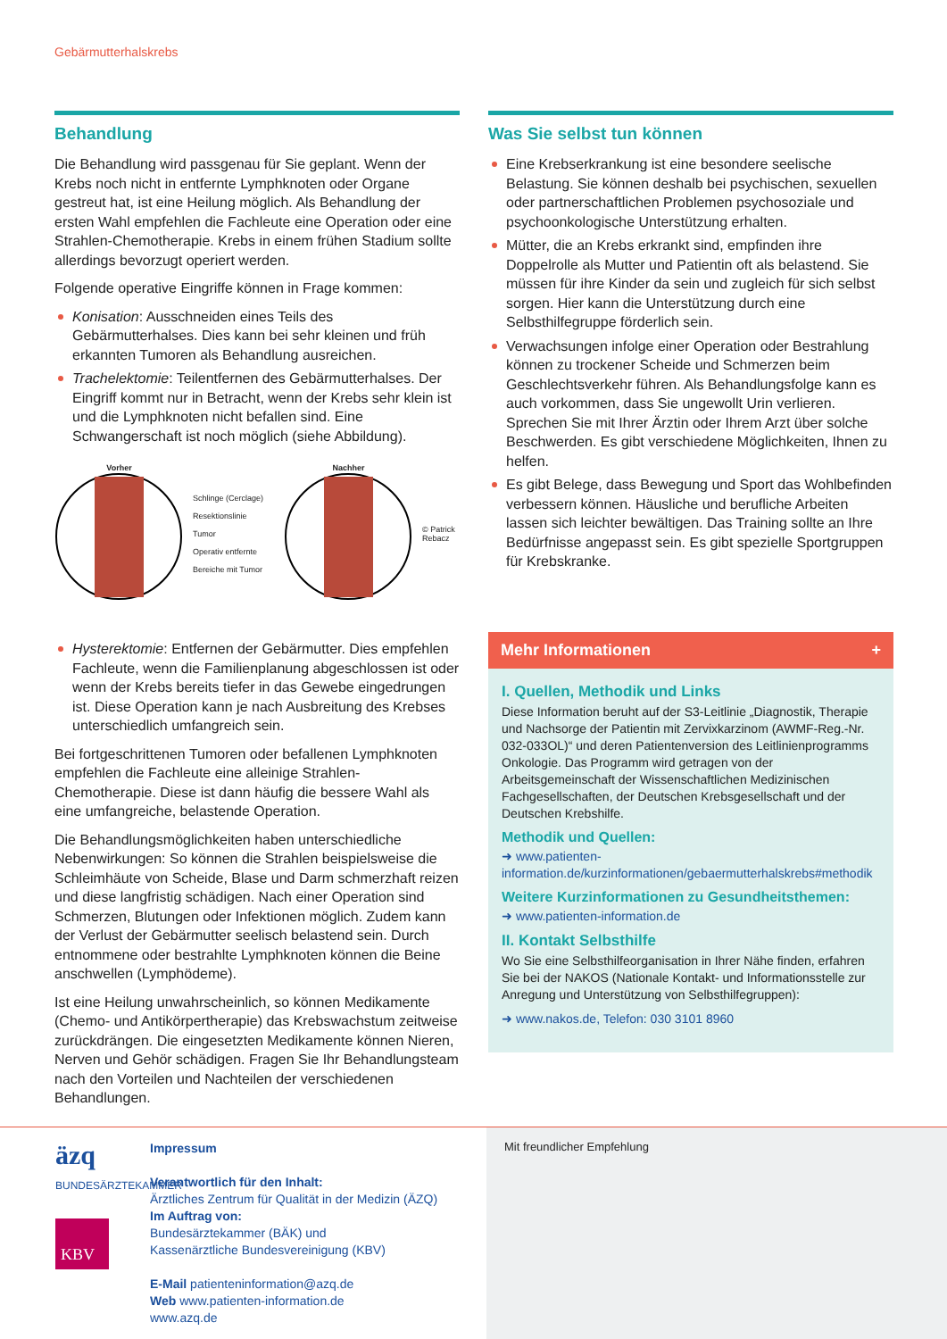Gebärmutterhalskrebs
Behandlung
Die Behandlung wird passgenau für Sie geplant. Wenn der Krebs noch nicht in entfernte Lymphknoten oder Organe gestreut hat, ist eine Heilung möglich. Als Behandlung der ersten Wahl empfehlen die Fachleute eine Operation oder eine Strahlen-Chemotherapie. Krebs in einem frühen Stadium sollte allerdings bevorzugt operiert werden.
Folgende operative Eingriffe können in Frage kommen:
Konisation: Ausschneiden eines Teils des Gebärmutterhalses. Dies kann bei sehr kleinen und früh erkannten Tumoren als Behandlung ausreichen.
Trachelektomie: Teilentfernen des Gebärmutterhalses. Der Eingriff kommt nur in Betracht, wenn der Krebs sehr klein ist und die Lymphknoten nicht befallen sind. Eine Schwangerschaft ist noch möglich (siehe Abbildung).
Vorher
Schlinge (Cerclage)
Resektionslinie
Tumor
Operativ entfernte Bereiche mit Tumor
Nachher © Patrick Rebacz
Hysterektomie: Entfernen der Gebärmutter. Dies empfehlen Fachleute, wenn die Familienplanung abgeschlossen ist oder wenn der Krebs bereits tiefer in das Gewebe eingedrungen ist. Diese Operation kann je nach Ausbreitung des Krebses unterschiedlich umfangreich sein.
Bei fortgeschrittenen Tumoren oder befallenen Lymphknoten empfehlen die Fachleute eine alleinige Strahlen-Chemotherapie. Diese ist dann häufig die bessere Wahl als eine umfangreiche, belastende Operation.
Die Behandlungsmöglichkeiten haben unterschiedliche Nebenwirkungen: So können die Strahlen beispielsweise die Schleimhäute von Scheide, Blase und Darm schmerzhaft reizen und diese langfristig schädigen. Nach einer Operation sind Schmerzen, Blutungen oder Infektionen möglich. Zudem kann der Verlust der Gebärmutter seelisch belastend sein. Durch entnommene oder bestrahlte Lymphknoten können die Beine anschwellen (Lymphödeme).
Ist eine Heilung unwahrscheinlich, so können Medikamente (Chemo- und Antikörpertherapie) das Krebswachstum zeitweise zurückdrängen. Die eingesetzten Medikamente können Nieren, Nerven und Gehör schädigen. Fragen Sie Ihr Behandlungsteam nach den Vorteilen und Nachteilen der verschiedenen Behandlungen.
Was Sie selbst tun können
Eine Krebserkrankung ist eine besondere seelische Belastung. Sie können deshalb bei psychischen, sexuellen oder partnerschaftlichen Problemen psychosoziale und psychoonkologische Unterstützung erhalten.
Mütter, die an Krebs erkrankt sind, empfinden ihre Doppelrolle als Mutter und Patientin oft als belastend. Sie müssen für ihre Kinder da sein und zugleich für sich selbst sorgen. Hier kann die Unterstützung durch eine Selbsthilfegruppe förderlich sein.
Verwachsungen infolge einer Operation oder Bestrahlung können zu trockener Scheide und Schmerzen beim Geschlechtsverkehr führen. Als Behandlungsfolge kann es auch vorkommen, dass Sie ungewollt Urin verlieren. Sprechen Sie mit Ihrer Ärztin oder Ihrem Arzt über solche Beschwerden. Es gibt verschiedene Möglichkeiten, Ihnen zu helfen.
Es gibt Belege, dass Bewegung und Sport das Wohlbefinden verbessern können. Häusliche und berufliche Arbeiten lassen sich leichter bewältigen. Das Training sollte an Ihre Bedürfnisse angepasst sein. Es gibt spezielle Sportgruppen für Krebskranke.
Mehr Informationen +
I. Quellen, Methodik und Links
Diese Information beruht auf der S3-Leitlinie „Diagnostik, Therapie und Nachsorge der Patientin mit Zervixkarzinom (AWMF-Reg.-Nr. 032-033OL)“ und deren Patientenversion des Leitlinienprogramms Onkologie. Das Programm wird getragen von der Arbeitsgemeinschaft der Wissenschaftlichen Medizinischen Fachgesellschaften, der Deutschen Krebsgesellschaft und der Deutschen Krebshilfe.
Methodik und Quellen:
➜ www.patienten-information.de/kurzinformationen/gebaermutterhalskrebs#methodik
Weitere Kurzinformationen zu Gesundheitsthemen:
➜ www.patienten-information.de
II. Kontakt Selbsthilfe
Wo Sie eine Selbsthilfeorganisation in Ihrer Nähe finden, erfahren Sie bei der NAKOS (Nationale Kontakt- und Informationsstelle zur Anregung und Unterstützung von Selbsthilfegruppen):
➜ www.nakos.de, Telefon: 030 3101 8960
äzq
BUNDESÄRZTEKAMMER
KBV
Impressum
Verantwortlich für den Inhalt:
Ärztliches Zentrum für Qualität in der Medizin (ÄZQ)
Im Auftrag von:
Bundesärztekammer (BÄK) und
Kassenärztliche Bundesvereinigung (KBV)
E-Mail patienteninformation@azq.de
Web www.patienten-information.de
www.azq.de
Mit freundlicher Empfehlung